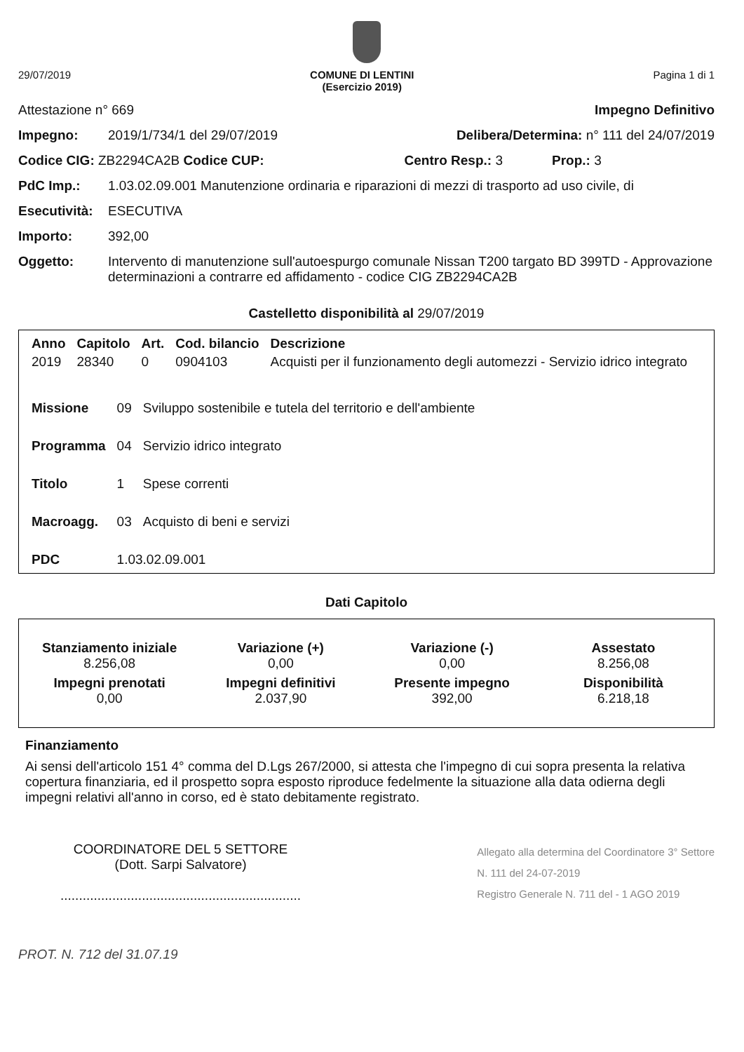29/07/2019 COMUNE DI LENTINI
(Esercizio 2019) Pagina 1 di 1
Attestazione n° 669 Impegno Definitivo
Impegno: 2019/1/734/1 del 29/07/2019 Delibera/Determina: n° 111 del 24/07/2019
Codice CIG: ZB2294CA2B Codice CUP: Centro Resp.: 3 Prop.: 3
PdC Imp.: 1.03.02.09.001 Manutenzione ordinaria e riparazioni di mezzi di trasporto ad uso civile, di
Esecutività: ESECUTIVA
Importo: 392,00
Oggetto: Intervento di manutenzione sull'autoespurgo comunale Nissan T200 targato BD 399TD - Approvazione determinazioni a contrarre ed affidamento - codice CIG ZB2294CA2B
Castelletto disponibilità al 29/07/2019
| Anno | Capitolo | Art. | Cod. bilancio | Descrizione |
| --- | --- | --- | --- | --- |
| 2019 | 28340 | 0 | 0904103 | Acquisti per il funzionamento degli automezzi - Servizio idrico integrato |
| Missione | 09 | Sviluppo sostenibile e tutela del territorio e dell'ambiente |
| Programma | 04 | Servizio idrico integrato |
| Titolo | 1 | Spese correnti |
| Macroagg. | 03 | Acquisto di beni e servizi |
| PDC | 1.03.02.09.001 | |
Dati Capitolo
Stanziamento iniziale
8.256,08
Variazione (+)
0,00
Variazione (-)
0,00
Assestato
8.256,08
Impegni prenotati
0,00
Impegni definitivi
2.037,90
Presente impegno
392,00
Disponibilità
6.218,18
Finanziamento
Ai sensi dell'articolo 151 4° comma del D.Lgs 267/2000, si attesta che l'impegno di cui sopra presenta la relativa copertura finanziaria, ed il prospetto sopra esposto riproduce fedelmente la situazione alla data odierna degli impegni relativi all'anno in corso, ed è stato debitamente registrato.
COORDINATORE DEL 5 SETTORE
(Dott. Sarpi Salvatore)
.................................................................
Allegato alla determina del Coordinatore 3° Settore
N. 111 del 24-07-2019
Registro Generale N. 711 del - 1 AGO 2019
PROT. N. 712 del 31.07.19